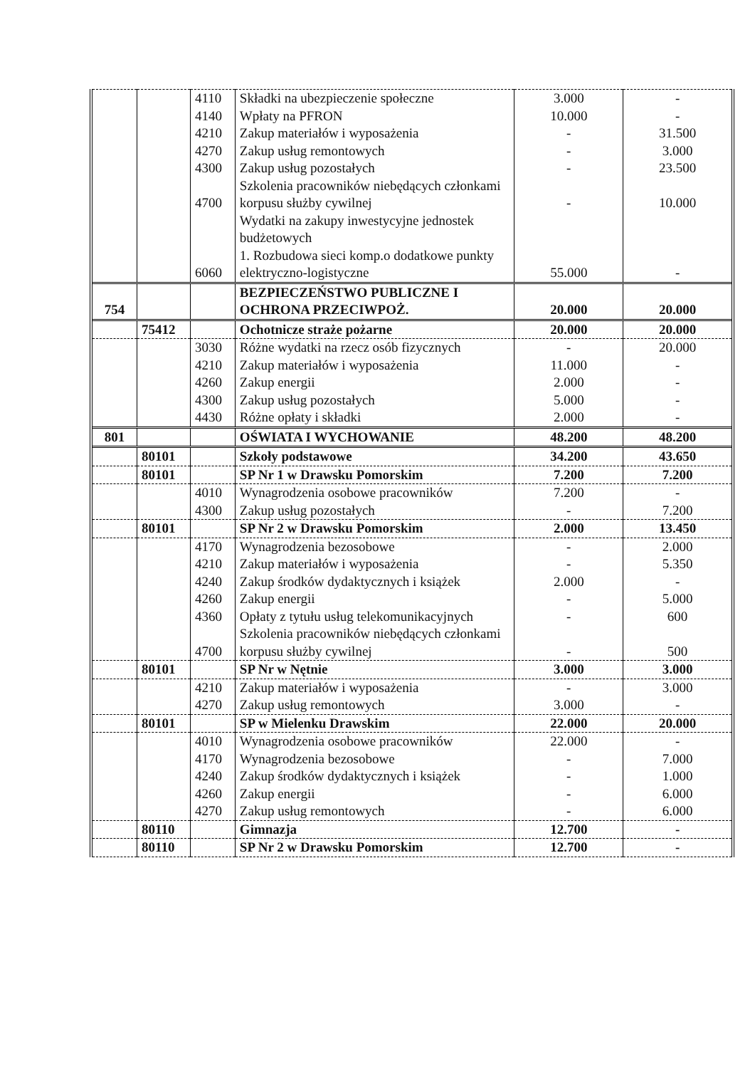| | | 4110 | Składki na ubezpieczenie społeczne | 3.000 | - |
| | | 4140 | Wpłaty na PFRON | 10.000 | - |
| | | 4210 | Zakup materiałów i wyposażenia | - | 31.500 |
| | | 4270 | Zakup usług remontowych | - | 3.000 |
| | | 4300 | Zakup usług pozostałych | - | 23.500 |
| | | 4700 | Szkolenia pracowników niebędących członkami korpusu służby cywilnej | - | 10.000 |
| | | 6060 | Wydatki na zakupy inwestycyjne jednostek budżetowych 1. Rozbudowa sieci komp.o dodatkowe punkty elektryczno-logistyczne | 55.000 | - |
| 754 | | | BEZPIECZEŃSTWO PUBLICZNE I OCHRONA PRZECIWPOŻ. | 20.000 | 20.000 |
| | 75412 | | Ochotnicze straże pożarne | 20.000 | 20.000 |
| | | 3030 | Różne wydatki na rzecz osób fizycznych | - | 20.000 |
| | | 4210 | Zakup materiałów i wyposażenia | 11.000 | - |
| | | 4260 | Zakup energii | 2.000 | - |
| | | 4300 | Zakup usług pozostałych | 5.000 | - |
| | | 4430 | Różne opłaty i składki | 2.000 | - |
| 801 | | | OŚWIATA I WYCHOWANIE | 48.200 | 48.200 |
| | 80101 | | Szkoły podstawowe | 34.200 | 43.650 |
| | 80101 | | SP Nr 1 w Drawsku Pomorskim | 7.200 | 7.200 |
| | | 4010 | Wynagrodzenia osobowe pracowników | 7.200 | - |
| | | 4300 | Zakup usług pozostałych | - | 7.200 |
| | 80101 | | SP Nr 2 w Drawsku Pomorskim | 2.000 | 13.450 |
| | | 4170 | Wynagrodzenia bezosobowe | - | 2.000 |
| | | 4210 | Zakup materiałów i wyposażenia | - | 5.350 |
| | | 4240 | Zakup środków dydaktycznych i książek | 2.000 | - |
| | | 4260 | Zakup energii | - | 5.000 |
| | | 4360 | Opłaty z tytułu usług telekomunikacyjnych | - | 600 |
| | | 4700 | Szkolenia pracowników niebędących członkami korpusu służby cywilnej | - | 500 |
| | 80101 | | SP Nr w Nętnie | 3.000 | 3.000 |
| | | 4210 | Zakup materiałów i wyposażenia | - | 3.000 |
| | | 4270 | Zakup usług remontowych | 3.000 | - |
| | 80101 | | SP w Mielenku Drawskim | 22.000 | 20.000 |
| | | 4010 | Wynagrodzenia osobowe pracowników | 22.000 | - |
| | | 4170 | Wynagrodzenia bezosobowe | - | 7.000 |
| | | 4240 | Zakup środków dydaktycznych i książek | - | 1.000 |
| | | 4260 | Zakup energii | - | 6.000 |
| | | 4270 | Zakup usług remontowych | - | 6.000 |
| | 80110 | | Gimnazja | 12.700 | - |
| | 80110 | | SP Nr 2 w Drawsku Pomorskim | 12.700 | - |